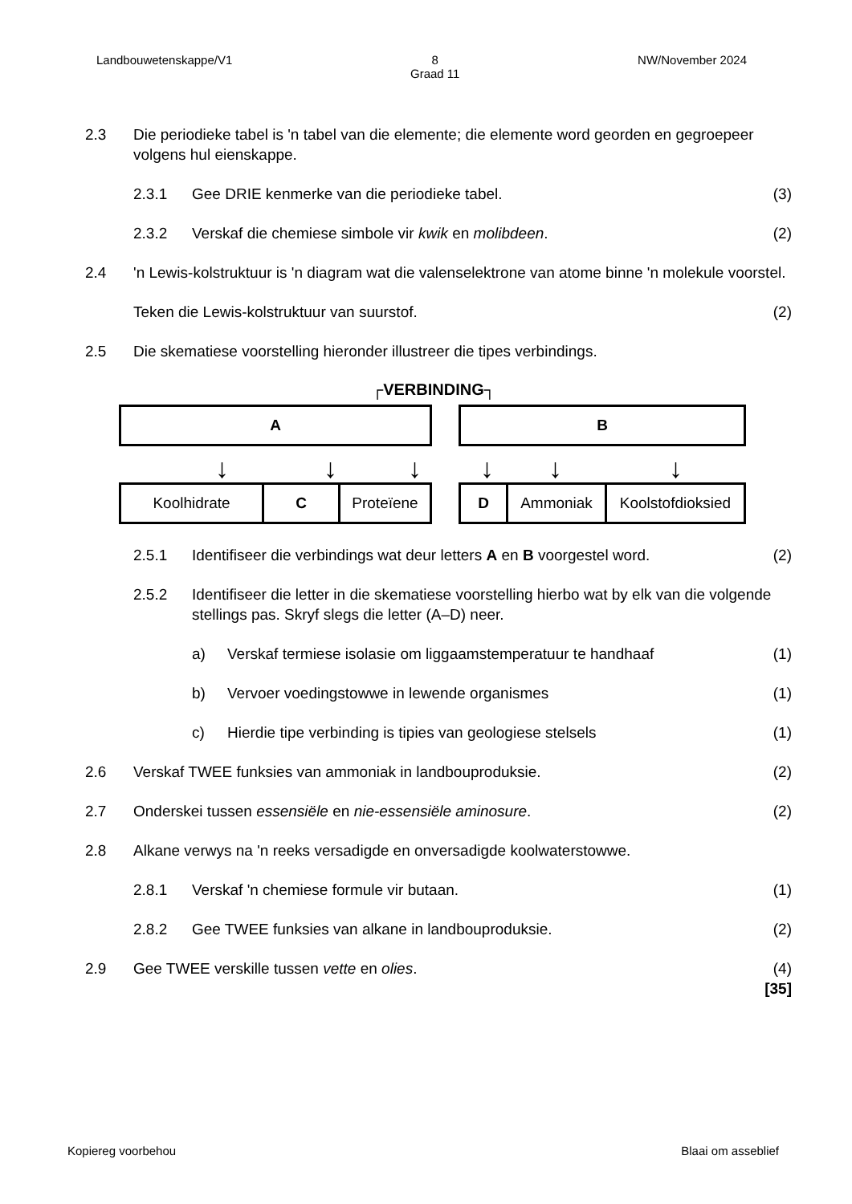Landbouwetenskappe/V1 8
Graad 11 NW/November 2024
2.3 Die periodieke tabel is 'n tabel van die elemente; die elemente word georden en gegroepeer volgens hul eienskappe.
2.3.1 Gee DRIE kenmerke van die periodieke tabel. (3)
2.3.2 Verskaf die chemiese simbole vir kwik en molibdeen. (2)
2.4 'n Lewis-kolstruktuur is 'n diagram wat die valenselektrone van atome binne 'n molekule voorstel.
Teken die Lewis-kolstruktuur van suurstof. (2)
2.5 Die skematiese voorstelling hieronder illustreer die tipes verbindings.
┌VERBINDING┐
A B
↓ ↓ ↓ ↓ ↓ ↓
Koolhidrate C Proteïene D Ammoniak Koolstofdioksied
2.5.1 Identifiseer die verbindings wat deur letters A en B voorgestel word. (2)
2.5.2 Identifiseer die letter in die skematiese voorstelling hierbo wat by elk van die volgende stellings pas. Skryf slegs die letter (A–D) neer.
a) Verskaf termiese isolasie om liggaamstemperatuur te handhaaf (1)
b) Vervoer voedingstowwe in lewende organismes (1)
c) Hierdie tipe verbinding is tipies van geologiese stelsels (1)
2.6 Verskaf TWEE funksies van ammoniak in landbouproduksie. (2)
2.7 Onderskei tussen essensiële en nie-essensiële aminosure. (2)
2.8 Alkane verwys na 'n reeks versadigde en onversadigde koolwaterstowwe.
2.8.1 Verskaf 'n chemiese formule vir butaan. (1)
2.8.2 Gee TWEE funksies van alkane in landbouproduksie. (2)
2.9 Gee TWEE verskille tussen vette en olies. (4)
[35]
Kopiereg voorbehou Blaai om asseblief